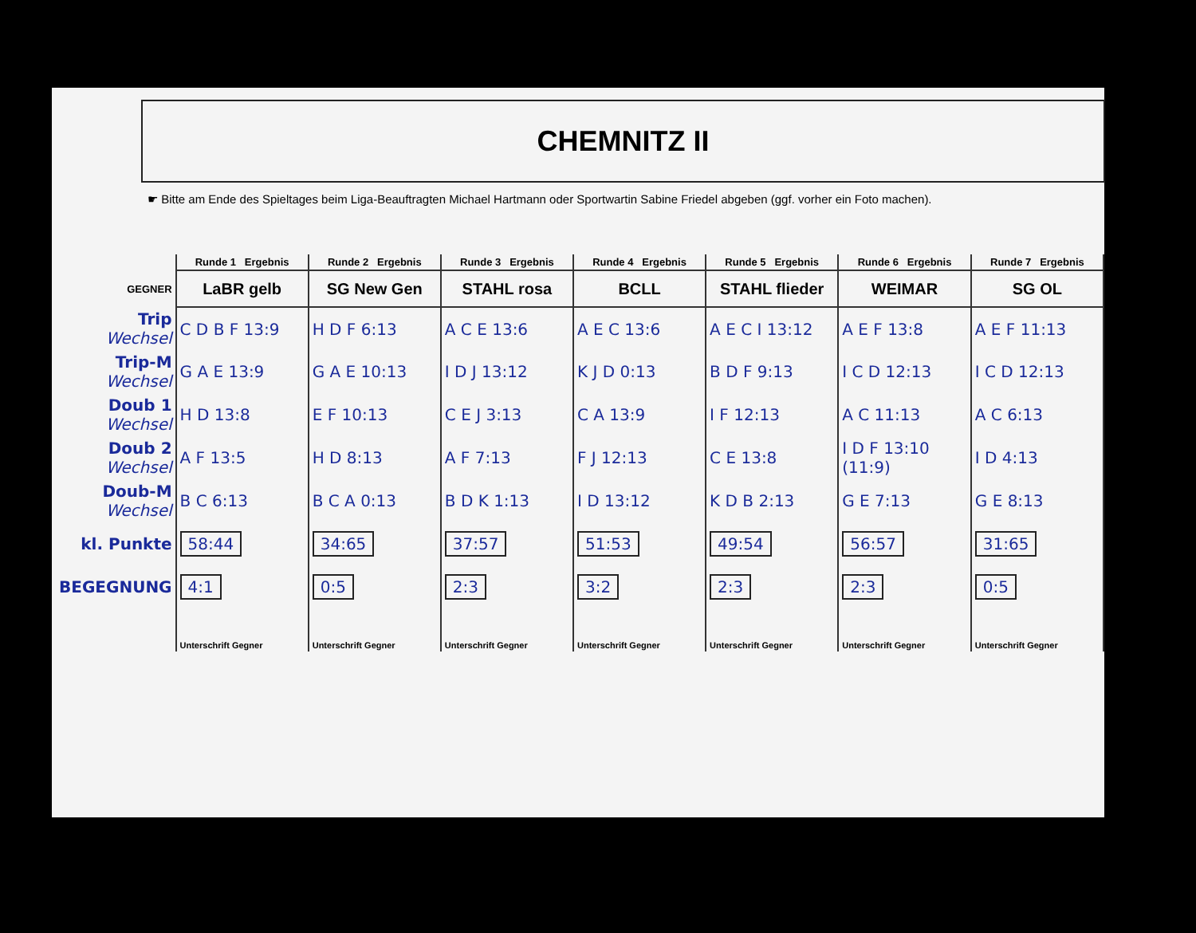CHEMNITZ II
☛ Bitte am Ende des Spieltages beim Liga-Beauftragten Michael Hartmann oder Sportwartin Sabine Friedel abgeben (ggf. vorher ein Foto machen).
| | Runde 1 Ergebnis | Runde 2 Ergebnis | Runde 3 Ergebnis | Runde 4 Ergebnis | Runde 5 Ergebnis | Runde 6 Ergebnis | Runde 7 Ergebnis |
| --- | --- | --- | --- | --- | --- | --- | --- |
| GEGNER | LaBR gelb | SG New Gen | STAHL rosa | BCLL | STAHL flieder | WEIMAR | SG OL |
| Trip Wechsel | C D B F 13:9 | H D F 6:13 | A C E 13:6 | A E C 13:6 | A E C I 13:12 | A E F 13:8 | A E F 11:13 |
| Trip-M Wechsel | G A E 13:9 | G A E 10:13 | I D J 13:12 | K J D 0:13 | B D F 9:13 | I C D 12:13 | I C D 12:13 |
| Doub 1 Wechsel | H D 13:8 | E F 10:13 | C E J 3:13 | C A 13:9 | I F 12:13 | A C 11:13 | A C 6:13 |
| Doub 2 Wechsel | A F 13:5 | H D 8:13 | A F 7:13 | F J 12:13 | C E 13:8 | I D F 13:10 (11:9) | I D 4:13 |
| Doub-M Wechsel | B C 6:13 | B C A 0:13 | B D K 1:13 | I D 13:12 | K D B 2:13 | G E 7:13 | G E 8:13 |
| kl. Punkte | 58:44 | 34:65 | 37:57 | 51:53 | 49:54 | 56:57 | 31:65 |
| BEGEGNUNG | 4:1 | 0:5 | 2:3 | 3:2 | 2:3 | 2:3 | 0:5 |
| | Unterschrift Gegner | Unterschrift Gegner | Unterschrift Gegner | Unterschrift Gegner | Unterschrift Gegner | Unterschrift Gegner | Unterschrift Gegner |